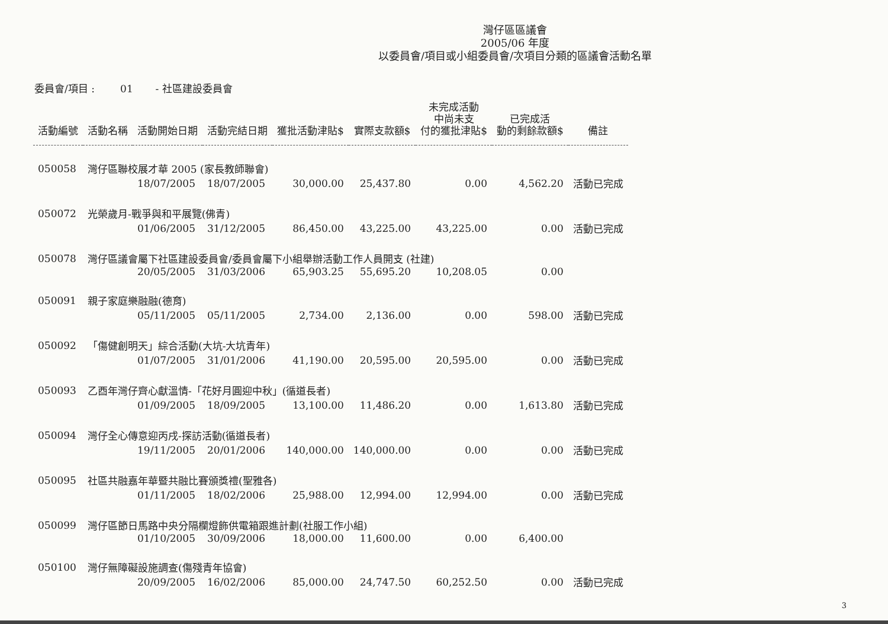灣仔區區議會
2005/06 年度
以委員會/項目或小組委員會/次項目分類的區議會活動名單
委員會/項目 : 01 - 社區建設委員會
| 活動編號 | 活動名稱 | 活動開始日期 | 活動完結日期 | 獲批活動津貼$ | 實際支款額$ | 未完成活動 中尚未支 付的獲批津貼$ | 已完成活 動的剩餘款額$ | 備註 |
| --- | --- | --- | --- | --- | --- | --- | --- | --- |
| 050058 | 灣仔區聯校展才華 2005 (家長教師聯會) | | | | | | | |
| | | 18/07/2005 | 18/07/2005 | 30,000.00 | 25,437.80 | 0.00 | 4,562.20 | 活動已完成 |
| 050072 | 光榮歲月-戰爭與和平展覽(佛青) | | | | | | | |
| | | 01/06/2005 | 31/12/2005 | 86,450.00 | 43,225.00 | 43,225.00 | 0.00 | 活動已完成 |
| 050078 | 灣仔區議會屬下社區建設委員會/委員會屬下小組舉辦活動工作人員開支 (社建) | | | | | | | |
| | | 20/05/2005 | 31/03/2006 | 65,903.25 | 55,695.20 | 10,208.05 | 0.00 | |
| 050091 | 親子家庭樂融融(德育) | | | | | | | |
| | | 05/11/2005 | 05/11/2005 | 2,734.00 | 2,136.00 | 0.00 | 598.00 | 活動已完成 |
| 050092 | 「傷健創明天」綜合活動(大坑-大坑青年) | | | | | | | |
| | | 01/07/2005 | 31/01/2006 | 41,190.00 | 20,595.00 | 20,595.00 | 0.00 | 活動已完成 |
| 050093 | 乙酉年灣仔齊心獻溫情-「花好月圓迎中秋」(循道長者) | | | | | | | |
| | | 01/09/2005 | 18/09/2005 | 13,100.00 | 11,486.20 | 0.00 | 1,613.80 | 活動已完成 |
| 050094 | 灣仔全心傳意迎丙戌-探訪活動(循道長者) | | | | | | | |
| | | 19/11/2005 | 20/01/2006 | 140,000.00 | 140,000.00 | 0.00 | 0.00 | 活動已完成 |
| 050095 | 社區共融嘉年華暨共融比賽頒獎禮(聖雅各) | | | | | | | |
| | | 01/11/2005 | 18/02/2006 | 25,988.00 | 12,994.00 | 12,994.00 | 0.00 | 活動已完成 |
| 050099 | 灣仔區節日馬路中央分隔欄燈飾供電箱跟進計劃(社服工作小組) | | | | | | | |
| | | 01/10/2005 | 30/09/2006 | 18,000.00 | 11,600.00 | 0.00 | 6,400.00 | |
| 050100 | 灣仔無障礙設施調查(傷殘青年協會) | | | | | | | |
| | | 20/09/2005 | 16/02/2006 | 85,000.00 | 24,747.50 | 60,252.50 | 0.00 | 活動已完成 |
3